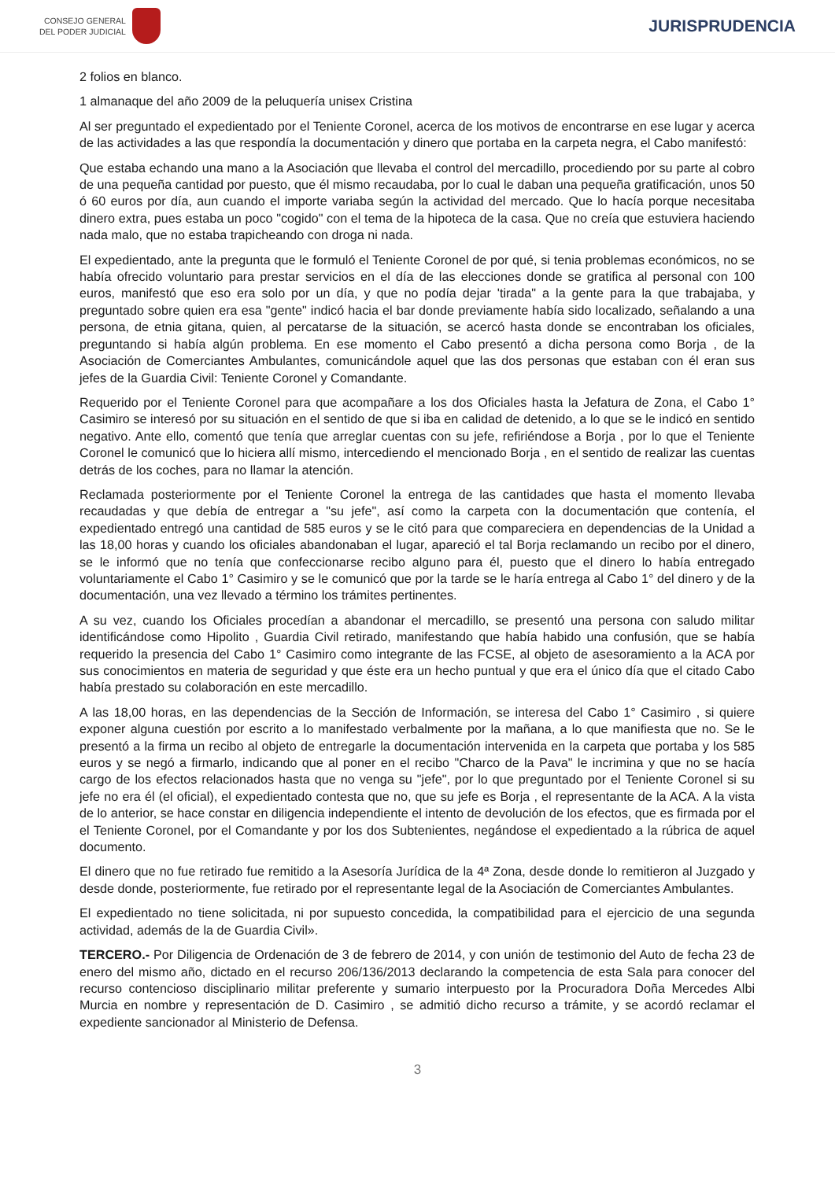CONSEJO GENERAL
DEL PODER JUDICIAL
JURISPRUDENCIA
2 folios en blanco.
1 almanaque del año 2009 de la peluquería unisex Cristina
Al ser preguntado el expedientado por el Teniente Coronel, acerca de los motivos de encontrarse en ese lugar y acerca de las actividades a las que respondía la documentación y dinero que portaba en la carpeta negra, el Cabo manifestó:
Que estaba echando una mano a la Asociación que llevaba el control del mercadillo, procediendo por su parte al cobro de una pequeña cantidad por puesto, que él mismo recaudaba, por lo cual le daban una pequeña gratificación, unos 50 ó 60 euros por día, aun cuando el importe variaba según la actividad del mercado. Que lo hacía porque necesitaba dinero extra, pues estaba un poco "cogido" con el tema de la hipoteca de la casa. Que no creía que estuviera haciendo nada malo, que no estaba trapicheando con droga ni nada.
El expedientado, ante la pregunta que le formuló el Teniente Coronel de por qué, si tenia problemas económicos, no se había ofrecido voluntario para prestar servicios en el día de las elecciones donde se gratifica al personal con 100 euros, manifestó que eso era solo por un día, y que no podía dejar 'tirada" a la gente para la que trabajaba, y preguntado sobre quien era esa "gente" indicó hacia el bar donde previamente había sido localizado, señalando a una persona, de etnia gitana, quien, al percatarse de la situación, se acercó hasta donde se encontraban los oficiales, preguntando si había algún problema. En ese momento el Cabo presentó a dicha persona como Borja , de la Asociación de Comerciantes Ambulantes, comunicándole aquel que las dos personas que estaban con él eran sus jefes de la Guardia Civil: Teniente Coronel y Comandante.
Requerido por el Teniente Coronel para que acompañare a los dos Oficiales hasta la Jefatura de Zona, el Cabo 1° Casimiro se interesó por su situación en el sentido de que si iba en calidad de detenido, a lo que se le indicó en sentido negativo. Ante ello, comentó que tenía que arreglar cuentas con su jefe, refiriéndose a Borja , por lo que el Teniente Coronel le comunicó que lo hiciera allí mismo, intercediendo el mencionado Borja , en el sentido de realizar las cuentas detrás de los coches, para no llamar la atención.
Reclamada posteriormente por el Teniente Coronel la entrega de las cantidades que hasta el momento llevaba recaudadas y que debía de entregar a "su jefe", así como la carpeta con la documentación que contenía, el expedientado entregó una cantidad de 585 euros y se le citó para que compareciera en dependencias de la Unidad a las 18,00 horas y cuando los oficiales abandonaban el lugar, apareció el tal Borja reclamando un recibo por el dinero, se le informó que no tenía que confeccionarse recibo alguno para él, puesto que el dinero lo había entregado voluntariamente el Cabo 1° Casimiro y se le comunicó que por la tarde se le haría entrega al Cabo 1° del dinero y de la documentación, una vez llevado a término los trámites pertinentes.
A su vez, cuando los Oficiales procedían a abandonar el mercadillo, se presentó una persona con saludo militar identificándose como Hipolito , Guardia Civil retirado, manifestando que había habido una confusión, que se había requerido la presencia del Cabo 1° Casimiro como integrante de las FCSE, al objeto de asesoramiento a la ACA por sus conocimientos en materia de seguridad y que éste era un hecho puntual y que era el único día que el citado Cabo había prestado su colaboración en este mercadillo.
A las 18,00 horas, en las dependencias de la Sección de Información, se interesa del Cabo 1° Casimiro , si quiere exponer alguna cuestión por escrito a lo manifestado verbalmente por la mañana, a lo que manifiesta que no. Se le presentó a la firma un recibo al objeto de entregarle la documentación intervenida en la carpeta que portaba y los 585 euros y se negó a firmarlo, indicando que al poner en el recibo "Charco de la Pava" le incrimina y que no se hacía cargo de los efectos relacionados hasta que no venga su "jefe", por lo que preguntado por el Teniente Coronel si su jefe no era él (el oficial), el expedientado contesta que no, que su jefe es Borja , el representante de la ACA. A la vista de lo anterior, se hace constar en diligencia independiente el intento de devolución de los efectos, que es firmada por el el Teniente Coronel, por el Comandante y por los dos Subtenientes, negándose el expedientado a la rúbrica de aquel documento.
El dinero que no fue retirado fue remitido a la Asesoría Jurídica de la 4ª Zona, desde donde lo remitieron al Juzgado y desde donde, posteriormente, fue retirado por el representante legal de la Asociación de Comerciantes Ambulantes.
El expedientado no tiene solicitada, ni por supuesto concedida, la compatibilidad para el ejercicio de una segunda actividad, además de la de Guardia Civil».
TERCERO.- Por Diligencia de Ordenación de 3 de febrero de 2014, y con unión de testimonio del Auto de fecha 23 de enero del mismo año, dictado en el recurso 206/136/2013 declarando la competencia de esta Sala para conocer del recurso contencioso disciplinario militar preferente y sumario interpuesto por la Procuradora Doña Mercedes Albi Murcia en nombre y representación de D. Casimiro , se admitió dicho recurso a trámite, y se acordó reclamar el expediente sancionador al Ministerio de Defensa.
3